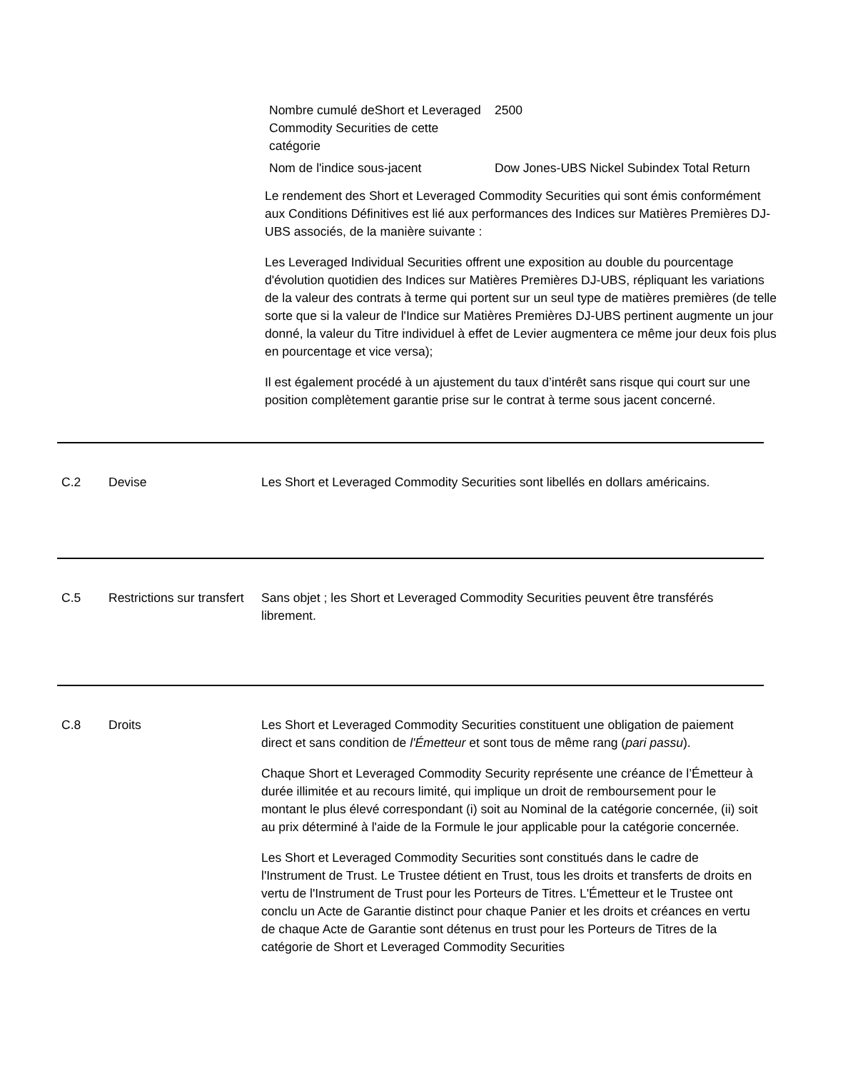| Nombre cumulé deShort et Leveraged Commodity Securities de cette catégorie | 2500 |
| Nom de l'indice sous-jacent | Dow Jones-UBS Nickel Subindex Total Return |
Le rendement des Short et Leveraged Commodity Securities qui sont émis conformément aux Conditions Définitives est lié aux performances des Indices sur Matières Premières DJ-UBS associés, de la manière suivante :
Les Leveraged Individual Securities offrent une exposition au double du pourcentage d'évolution quotidien des Indices sur Matières Premières DJ-UBS, répliquant les variations de la valeur des contrats à terme qui portent sur un seul type de matières premières (de telle sorte que si la valeur de l'Indice sur Matières Premières DJ-UBS pertinent augmente un jour donné, la valeur du Titre individuel à effet de Levier augmentera ce même jour deux fois plus en pourcentage et vice versa);
Il est également procédé à un ajustement du taux d’intérêt sans risque qui court sur une position complètement garantie prise sur le contrat à terme sous jacent concerné.
C.2 Devise Les Short et Leveraged Commodity Securities sont libellés en dollars américains.
C.5 Restrictions sur transfert
Sans objet ; les Short et Leveraged Commodity Securities peuvent être transférés librement.
C.8 Droits Les Short et Leveraged Commodity Securities constituent une obligation de paiement direct et sans condition de l'Émetteur et sont tous de même rang (pari passu).
Chaque Short et Leveraged Commodity Security représente une créance de l’Émetteur à durée illimitée et au recours limité, qui implique un droit de remboursement pour le montant le plus élevé correspondant (i) soit au Nominal de la catégorie concernée, (ii) soit au prix déterminé à l'aide de la Formule le jour applicable pour la catégorie concernée.
Les Short et Leveraged Commodity Securities sont constitués dans le cadre de l'Instrument de Trust. Le Trustee détient en Trust, tous les droits et transferts de droits en vertu de l'Instrument de Trust pour les Porteurs de Titres. L'Émetteur et le Trustee ont conclu un Acte de Garantie distinct pour chaque Panier et les droits et créances en vertu de chaque Acte de Garantie sont détenus en trust pour les Porteurs de Titres de la catégorie de Short et Leveraged Commodity Securities